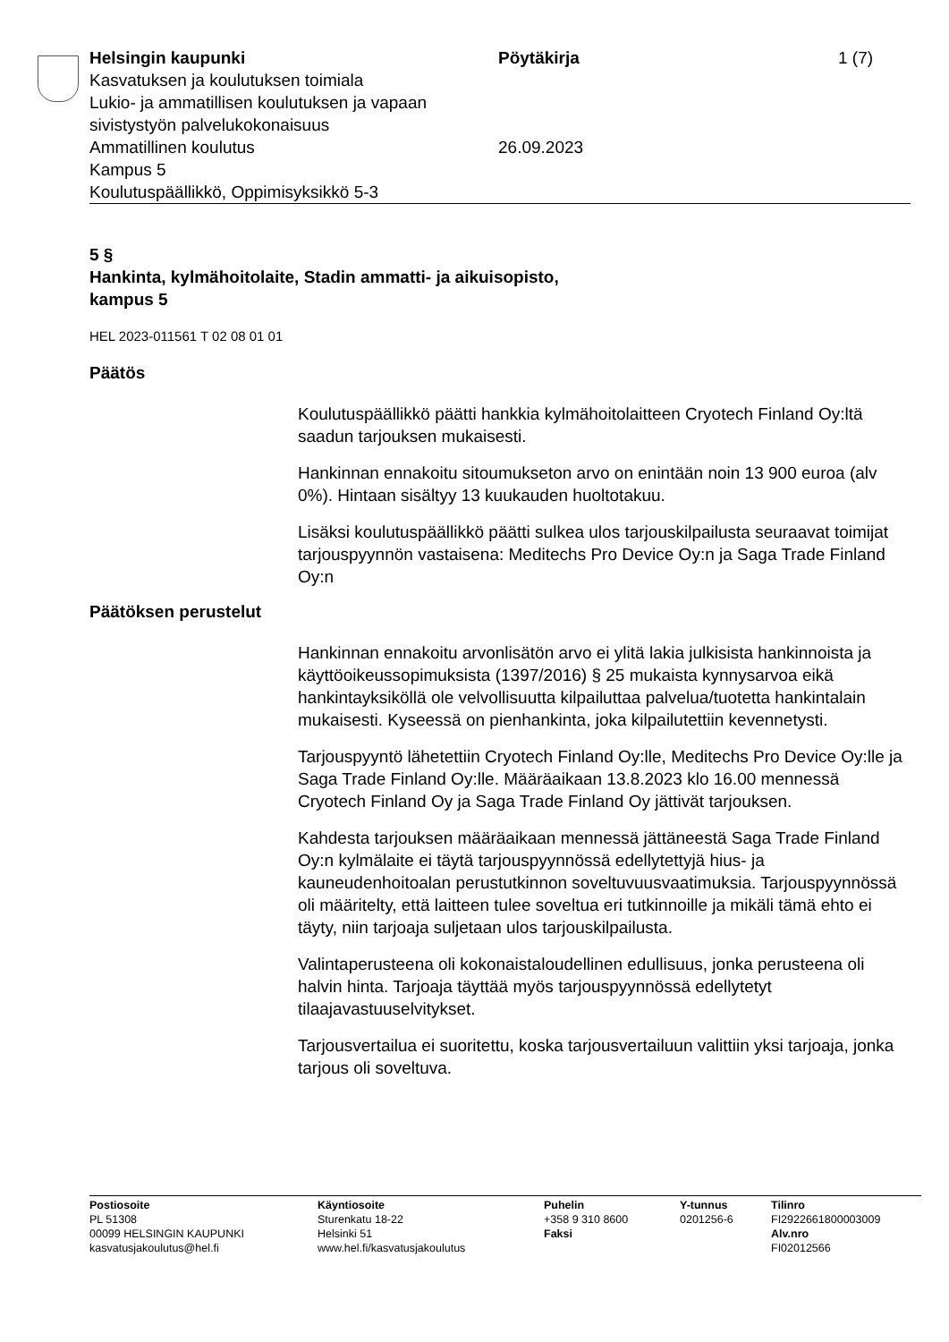Helsingin kaupunki
Kasvatuksen ja koulutuksen toimiala
Lukio- ja ammatillisen koulutuksen ja vapaan sivistystyön palvelukokonaisuus
Ammatillinen koulutus
Kampus 5
Koulutuspäällikkö, Oppimisyksikkö 5-3
Pöytäkirja
26.09.2023
1 (7)
5 §
Hankinta, kylmähoitolaite, Stadin ammatti- ja aikuisopisto,
kampus 5
HEL 2023-011561 T 02 08 01 01
Päätös
Koulutuspäällikkö päätti hankkia kylmähoitolaitteen Cryotech Finland Oy:ltä saadun tarjouksen mukaisesti.
Hankinnan ennakoitu sitoumukseton arvo on enintään noin 13 900 euroa (alv 0%). Hintaan sisältyy 13 kuukauden huoltotakuu.
Lisäksi koulutuspäällikkö päätti sulkea ulos tarjouskilpailusta seuraavat toimijat tarjouspyynnön vastaisena: Meditechs Pro Device Oy:n ja Saga Trade Finland Oy:n
Päätöksen perustelut
Hankinnan ennakoitu arvonlisätön arvo ei ylitä lakia julkisista hankinnoista ja käyttöoikeussopimuksista (1397/2016) § 25 mukaista kynnysarvoa eikä hankintayksiköllä ole velvollisuutta kilpailuttaa palvelua/tuotetta hankintalain mukaisesti. Kyseessä on pienhankinta, joka kilpailutettiin kevennetysti.
Tarjouspyyntö lähetettiin Cryotech Finland Oy:lle, Meditechs Pro Device Oy:lle ja Saga Trade Finland Oy:lle. Määräaikaan 13.8.2023 klo 16.00 mennessä Cryotech Finland Oy ja Saga Trade Finland Oy jättivät tarjouksen.
Kahdesta tarjouksen määräaikaan mennessä jättäneestä Saga Trade Finland Oy:n kylmälaite ei täytä tarjouspyynnössä edellytettyjä hius- ja kauneudenhoitoalan perustutkinnon soveltuvuusvaatimuksia. Tarjouspyynnössä oli määritelty, että laitteen tulee soveltua eri tutkinnoille ja mikäli tämä ehto ei täyty, niin tarjoaja suljetaan ulos tarjouskilpailusta.
Valintaperusteena oli kokonaistaloudellinen edullisuus, jonka perusteena oli halvin hinta. Tarjoaja täyttää myös tarjouspyynnössä edellytetyt tilaajavastuuselvitykset.
Tarjousvertailua ei suoritettu, koska tarjousvertailuun valittiin yksi tarjoaja, jonka tarjous oli soveltuva.
Postiosoite
PL 51308
00099 HELSINGIN KAUPUNKI
kasvatusjakoulutus@hel.fi
Käyntiosoite
Sturenkatu 18-22
Helsinki 51
www.hel.fi/kasvatusjakoulutus
Puhelin
+358 9 310 8600
Faksi
Y-tunnus
0201256-6
Tilinro
FI2922661800003009
Alv.nro
FI02012566